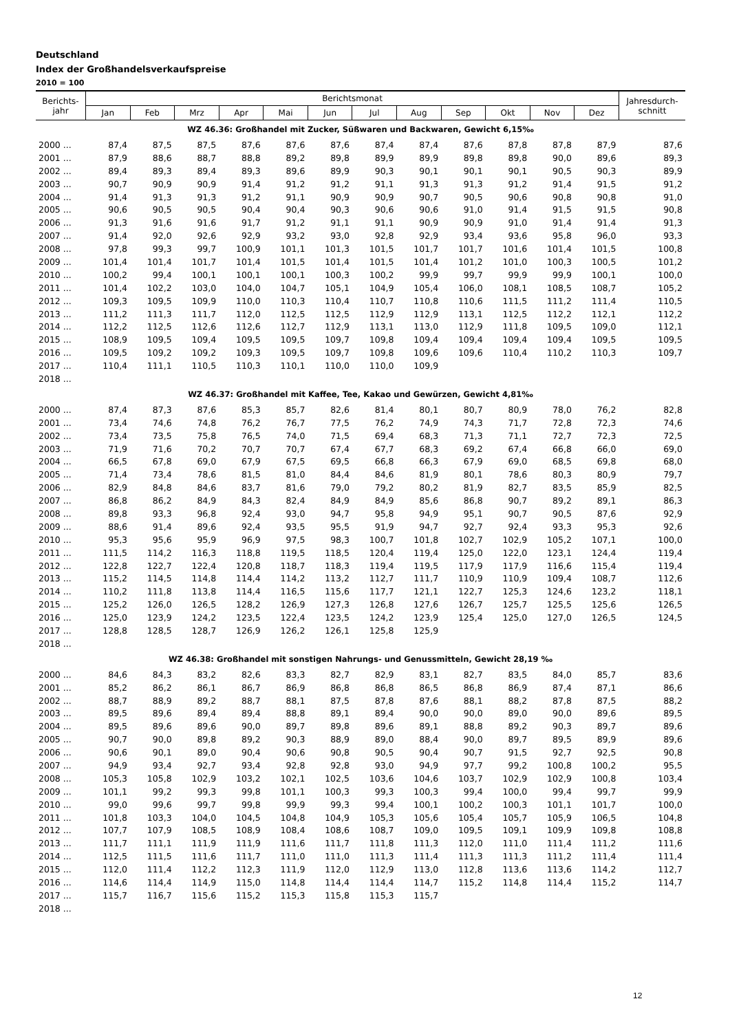Deutschland
Index der Großhandelsverkaufspreise
2010 = 100
| Berichts- jahr | Berichtsmonat | | | | | | | | | | | | Jahresdurch- schnitt |
| --- | --- | --- | --- | --- | --- | --- | --- | --- | --- | --- | --- | --- | --- |
| | Jan | Feb | Mrz | Apr | Mai | Jun | Jul | Aug | Sep | Okt | Nov | Dez | |
| WZ 46.36: Großhandel mit Zucker, Süßwaren und Backwaren, Gewicht 6,15‰ | | | | | | | | | | | | | |
| 2000 ... | 87,4 | 87,5 | 87,5 | 87,6 | 87,6 | 87,6 | 87,4 | 87,4 | 87,6 | 87,8 | 87,8 | 87,9 | 87,6 |
| 2001 ... | 87,9 | 88,6 | 88,7 | 88,8 | 89,2 | 89,8 | 89,9 | 89,9 | 89,8 | 89,8 | 90,0 | 89,6 | 89,3 |
| 2002 ... | 89,4 | 89,3 | 89,4 | 89,3 | 89,6 | 89,9 | 90,3 | 90,1 | 90,1 | 90,1 | 90,5 | 90,3 | 89,9 |
| 2003 ... | 90,7 | 90,9 | 90,9 | 91,4 | 91,2 | 91,2 | 91,1 | 91,3 | 91,3 | 91,2 | 91,4 | 91,5 | 91,2 |
| 2004 ... | 91,4 | 91,3 | 91,3 | 91,2 | 91,1 | 90,9 | 90,9 | 90,7 | 90,5 | 90,6 | 90,8 | 90,8 | 91,0 |
| 2005 ... | 90,6 | 90,5 | 90,5 | 90,4 | 90,4 | 90,3 | 90,6 | 90,6 | 91,0 | 91,4 | 91,5 | 91,5 | 90,8 |
| 2006 ... | 91,3 | 91,6 | 91,6 | 91,7 | 91,2 | 91,1 | 91,1 | 90,9 | 90,9 | 91,0 | 91,4 | 91,4 | 91,3 |
| 2007 ... | 91,4 | 92,0 | 92,6 | 92,9 | 93,2 | 93,0 | 92,8 | 92,9 | 93,4 | 93,6 | 95,8 | 96,0 | 93,3 |
| 2008 ... | 97,8 | 99,3 | 99,7 | 100,9 | 101,1 | 101,3 | 101,5 | 101,7 | 101,7 | 101,6 | 101,4 | 101,5 | 100,8 |
| 2009 ... | 101,4 | 101,4 | 101,7 | 101,4 | 101,5 | 101,4 | 101,5 | 101,4 | 101,2 | 101,0 | 100,3 | 100,5 | 101,2 |
| 2010 ... | 100,2 | 99,4 | 100,1 | 100,1 | 100,1 | 100,3 | 100,2 | 99,9 | 99,7 | 99,9 | 99,9 | 100,1 | 100,0 |
| 2011 ... | 101,4 | 102,2 | 103,0 | 104,0 | 104,7 | 105,1 | 104,9 | 105,4 | 106,0 | 108,1 | 108,5 | 108,7 | 105,2 |
| 2012 ... | 109,3 | 109,5 | 109,9 | 110,0 | 110,3 | 110,4 | 110,7 | 110,8 | 110,6 | 111,5 | 111,2 | 111,4 | 110,5 |
| 2013 ... | 111,2 | 111,3 | 111,7 | 112,0 | 112,5 | 112,5 | 112,9 | 112,9 | 113,1 | 112,5 | 112,2 | 112,1 | 112,2 |
| 2014 ... | 112,2 | 112,5 | 112,6 | 112,6 | 112,7 | 112,9 | 113,1 | 113,0 | 112,9 | 111,8 | 109,5 | 109,0 | 112,1 |
| 2015 ... | 108,9 | 109,5 | 109,4 | 109,5 | 109,5 | 109,7 | 109,8 | 109,4 | 109,4 | 109,4 | 109,4 | 109,5 | 109,5 |
| 2016 ... | 109,5 | 109,2 | 109,2 | 109,3 | 109,5 | 109,7 | 109,8 | 109,6 | 109,6 | 110,4 | 110,2 | 110,3 | 109,7 |
| 2017 ... | 110,4 | 111,1 | 110,5 | 110,3 | 110,1 | 110,0 | 110,0 | 109,9 | | | | | |
| 2018 ... | | | | | | | | | | | | | |
| WZ 46.37: Großhandel mit Kaffee, Tee, Kakao und Gewürzen, Gewicht 4,81‰ | | | | | | | | | | | | | |
| 2000 ... | 87,4 | 87,3 | 87,6 | 85,3 | 85,7 | 82,6 | 81,4 | 80,1 | 80,7 | 80,9 | 78,0 | 76,2 | 82,8 |
| 2001 ... | 73,4 | 74,6 | 74,8 | 76,2 | 76,7 | 77,5 | 76,2 | 74,9 | 74,3 | 71,7 | 72,8 | 72,3 | 74,6 |
| 2002 ... | 73,4 | 73,5 | 75,8 | 76,5 | 74,0 | 71,5 | 69,4 | 68,3 | 71,3 | 71,1 | 72,7 | 72,3 | 72,5 |
| 2003 ... | 71,9 | 71,6 | 70,2 | 70,7 | 70,7 | 67,4 | 67,7 | 68,3 | 69,2 | 67,4 | 66,8 | 66,0 | 69,0 |
| 2004 ... | 66,5 | 67,8 | 69,0 | 67,9 | 67,5 | 69,5 | 66,8 | 66,3 | 67,9 | 69,0 | 68,5 | 69,8 | 68,0 |
| 2005 ... | 71,4 | 73,4 | 78,6 | 81,5 | 81,0 | 84,4 | 84,6 | 81,9 | 80,1 | 78,6 | 80,3 | 80,9 | 79,7 |
| 2006 ... | 82,9 | 84,8 | 84,6 | 83,7 | 81,6 | 79,0 | 79,2 | 80,2 | 81,9 | 82,7 | 83,5 | 85,9 | 82,5 |
| 2007 ... | 86,8 | 86,2 | 84,9 | 84,3 | 82,4 | 84,9 | 84,9 | 85,6 | 86,8 | 90,7 | 89,2 | 89,1 | 86,3 |
| 2008 ... | 89,8 | 93,3 | 96,8 | 92,4 | 93,0 | 94,7 | 95,8 | 94,9 | 95,1 | 90,7 | 90,5 | 87,6 | 92,9 |
| 2009 ... | 88,6 | 91,4 | 89,6 | 92,4 | 93,5 | 95,5 | 91,9 | 94,7 | 92,7 | 92,4 | 93,3 | 95,3 | 92,6 |
| 2010 ... | 95,3 | 95,6 | 95,9 | 96,9 | 97,5 | 98,3 | 100,7 | 101,8 | 102,7 | 102,9 | 105,2 | 107,1 | 100,0 |
| 2011 ... | 111,5 | 114,2 | 116,3 | 118,8 | 119,5 | 118,5 | 120,4 | 119,4 | 125,0 | 122,0 | 123,1 | 124,4 | 119,4 |
| 2012 ... | 122,8 | 122,7 | 122,4 | 120,8 | 118,7 | 118,3 | 119,4 | 119,5 | 117,9 | 117,9 | 116,6 | 115,4 | 119,4 |
| 2013 ... | 115,2 | 114,5 | 114,8 | 114,4 | 114,2 | 113,2 | 112,7 | 111,7 | 110,9 | 110,9 | 109,4 | 108,7 | 112,6 |
| 2014 ... | 110,2 | 111,8 | 113,8 | 114,4 | 116,5 | 115,6 | 117,7 | 121,1 | 122,7 | 125,3 | 124,6 | 123,2 | 118,1 |
| 2015 ... | 125,2 | 126,0 | 126,5 | 128,2 | 126,9 | 127,3 | 126,8 | 127,6 | 126,7 | 125,7 | 125,5 | 125,6 | 126,5 |
| 2016 ... | 125,0 | 123,9 | 124,2 | 123,5 | 122,4 | 123,5 | 124,2 | 123,9 | 125,4 | 125,0 | 127,0 | 126,5 | 124,5 |
| 2017 ... | 128,8 | 128,5 | 128,7 | 126,9 | 126,2 | 126,1 | 125,8 | 125,9 | | | | | |
| 2018 ... | | | | | | | | | | | | | |
| WZ 46.38: Großhandel mit sonstigen Nahrungs- und Genussmitteln, Gewicht 28,19 ‰ | | | | | | | | | | | | | |
| 2000 ... | 84,6 | 84,3 | 83,2 | 82,6 | 83,3 | 82,7 | 82,9 | 83,1 | 82,7 | 83,5 | 84,0 | 85,7 | 83,6 |
| 2001 ... | 85,2 | 86,2 | 86,1 | 86,7 | 86,9 | 86,8 | 86,8 | 86,5 | 86,8 | 86,9 | 87,4 | 87,1 | 86,6 |
| 2002 ... | 88,7 | 88,9 | 89,2 | 88,7 | 88,1 | 87,5 | 87,8 | 87,6 | 88,1 | 88,2 | 87,8 | 87,5 | 88,2 |
| 2003 ... | 89,5 | 89,6 | 89,4 | 89,4 | 88,8 | 89,1 | 89,4 | 90,0 | 90,0 | 89,0 | 90,0 | 89,6 | 89,5 |
| 2004 ... | 89,5 | 89,6 | 89,6 | 90,0 | 89,7 | 89,8 | 89,6 | 89,1 | 88,8 | 89,2 | 90,3 | 89,7 | 89,6 |
| 2005 ... | 90,7 | 90,0 | 89,8 | 89,2 | 90,3 | 88,9 | 89,0 | 88,4 | 90,0 | 89,7 | 89,5 | 89,9 | 89,6 |
| 2006 ... | 90,6 | 90,1 | 89,0 | 90,4 | 90,6 | 90,8 | 90,5 | 90,4 | 90,7 | 91,5 | 92,7 | 92,5 | 90,8 |
| 2007 ... | 94,9 | 93,4 | 92,7 | 93,4 | 92,8 | 92,8 | 93,0 | 94,9 | 97,7 | 99,2 | 100,8 | 100,2 | 95,5 |
| 2008 ... | 105,3 | 105,8 | 102,9 | 103,2 | 102,1 | 102,5 | 103,6 | 104,6 | 103,7 | 102,9 | 102,9 | 100,8 | 103,4 |
| 2009 ... | 101,1 | 99,2 | 99,3 | 99,8 | 101,1 | 100,3 | 99,3 | 100,3 | 99,4 | 100,0 | 99,4 | 99,7 | 99,9 |
| 2010 ... | 99,0 | 99,6 | 99,7 | 99,8 | 99,9 | 99,3 | 99,4 | 100,1 | 100,2 | 100,3 | 101,1 | 101,7 | 100,0 |
| 2011 ... | 101,8 | 103,3 | 104,0 | 104,5 | 104,8 | 104,9 | 105,3 | 105,6 | 105,4 | 105,7 | 105,9 | 106,5 | 104,8 |
| 2012 ... | 107,7 | 107,9 | 108,5 | 108,9 | 108,4 | 108,6 | 108,7 | 109,0 | 109,5 | 109,1 | 109,9 | 109,8 | 108,8 |
| 2013 ... | 111,7 | 111,1 | 111,9 | 111,9 | 111,6 | 111,7 | 111,8 | 111,3 | 112,0 | 111,0 | 111,4 | 111,2 | 111,6 |
| 2014 ... | 112,5 | 111,5 | 111,6 | 111,7 | 111,0 | 111,0 | 111,3 | 111,4 | 111,3 | 111,3 | 111,2 | 111,4 | 111,4 |
| 2015 ... | 112,0 | 111,4 | 112,2 | 112,3 | 111,9 | 112,0 | 112,9 | 113,0 | 112,8 | 113,6 | 113,6 | 114,2 | 112,7 |
| 2016 ... | 114,6 | 114,4 | 114,9 | 115,0 | 114,8 | 114,4 | 114,4 | 114,7 | 115,2 | 114,8 | 114,4 | 115,2 | 114,7 |
| 2017 ... | 115,7 | 116,7 | 115,6 | 115,2 | 115,3 | 115,8 | 115,3 | 115,7 | | | | | |
| 2018 ... | | | | | | | | | | | | | |
12